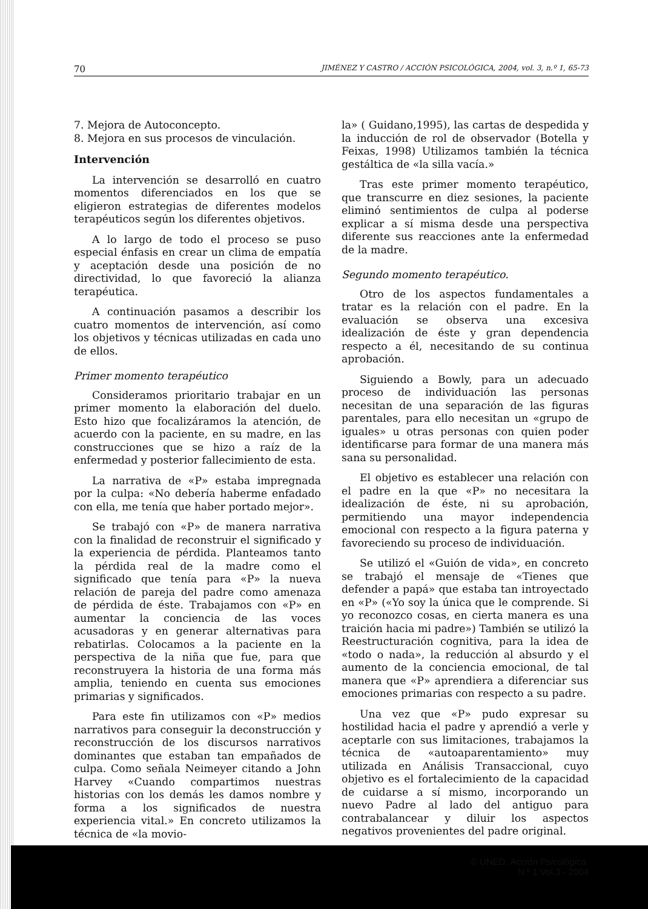70 JIMÉNEZ Y CASTRO / ACCIÓN PSICOLÓGICA, 2004, vol. 3, n.º 1, 65-73
7. Mejora de Autoconcepto.
8. Mejora en sus procesos de vinculación.
Intervención
La intervención se desarrolló en cuatro momentos diferenciados en los que se eligieron estrategias de diferentes modelos terapéuticos según los diferentes objetivos.
A lo largo de todo el proceso se puso especial énfasis en crear un clima de empatía y aceptación desde una posición de no directividad, lo que favoreció la alianza terapéutica.
A continuación pasamos a describir los cuatro momentos de intervención, así como los objetivos y técnicas utilizadas en cada uno de ellos.
Primer momento terapéutico
Consideramos prioritario trabajar en un primer momento la elaboración del duelo. Esto hizo que focalizáramos la atención, de acuerdo con la paciente, en su madre, en las construcciones que se hizo a raíz de la enfermedad y posterior fallecimiento de esta.
La narrativa de «P» estaba impregnada por la culpa: «No debería haberme enfadado con ella, me tenía que haber portado mejor».
Se trabajó con «P» de manera narrativa con la finalidad de reconstruir el significado y la experiencia de pérdida. Planteamos tanto la pérdida real de la madre como el significado que tenía para «P» la nueva relación de pareja del padre como amenaza de pérdida de éste. Trabajamos con «P» en aumentar la conciencia de las voces acusadoras y en generar alternativas para rebatirlas. Colocamos a la paciente en la perspectiva de la niña que fue, para que reconstruyera la historia de una forma más amplia, teniendo en cuenta sus emociones primarias y significados.
Para este fin utilizamos con «P» medios narrativos para conseguir la deconstrucción y reconstrucción de los discursos narrativos dominantes que estaban tan empañados de culpa. Como señala Neimeyer citando a John Harvey «Cuando compartimos nuestras historias con los demás les damos nombre y forma a los significados de nuestra experiencia vital.» En concreto utilizamos la técnica de «la movio-
la» ( Guidano,1995), las cartas de despedida y la inducción de rol de observador (Botella y Feixas, 1998) Utilizamos también la técnica gestáltica de «la silla vacía.»
Tras este primer momento terapéutico, que transcurre en diez sesiones, la paciente eliminó sentimientos de culpa al poderse explicar a sí misma desde una perspectiva diferente sus reacciones ante la enfermedad de la madre.
Segundo momento terapéutico.
Otro de los aspectos fundamentales a tratar es la relación con el padre. En la evaluación se observa una excesiva idealización de éste y gran dependencia respecto a él, necesitando de su continua aprobación.
Siguiendo a Bowly, para un adecuado proceso de individuación las personas necesitan de una separación de las figuras parentales, para ello necesitan un «grupo de iguales» u otras personas con quien poder identificarse para formar de una manera más sana su personalidad.
El objetivo es establecer una relación con el padre en la que «P» no necesitara la idealización de éste, ni su aprobación, permitiendo una mayor independencia emocional con respecto a la figura paterna y favoreciendo su proceso de individuación.
Se utilizó el «Guión de vida», en concreto se trabajó el mensaje de «Tienes que defender a papá» que estaba tan introyectado en «P» («Yo soy la única que le comprende. Si yo reconozco cosas, en cierta manera es una traición hacia mi padre») También se utilizó la Reestructuración cognitiva, para la idea de «todo o nada», la reducción al absurdo y el aumento de la conciencia emocional, de tal manera que «P» aprendiera a diferenciar sus emociones primarias con respecto a su padre.
Una vez que «P» pudo expresar su hostilidad hacia el padre y aprendió a verle y aceptarle con sus limitaciones, trabajamos la técnica de «autoaparentamiento» muy utilizada en Análisis Transaccional, cuyo objetivo es el fortalecimiento de la capacidad de cuidarse a sí mismo, incorporando un nuevo Padre al lado del antiguo para contrabalancear y diluir los aspectos negativos provenientes del padre original.
© UNED. Acción Psicológica.
N.º 1 Vol.3 - 2004